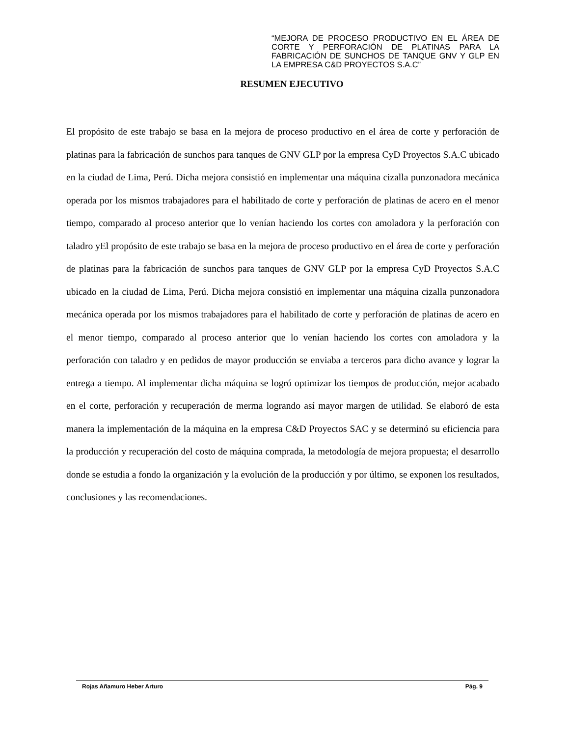“MEJORA DE PROCESO PRODUCTIVO EN EL ÁREA DE CORTE Y PERFORACIÓN DE PLATINAS PARA LA FABRICACIÓN DE SUNCHOS DE TANQUE GNV Y GLP EN LA EMPRESA C&D PROYECTOS S.A.C”
RESUMEN EJECUTIVO
El propósito de este trabajo se basa en la mejora de proceso productivo en el área de corte y perforación de platinas para la fabricación de sunchos para tanques de GNV GLP por la empresa CyD Proyectos S.A.C ubicado en la ciudad de Lima, Perú. Dicha mejora consistió en implementar una máquina cizalla punzonadora mecánica operada por los mismos trabajadores para el habilitado de corte y perforación de platinas de acero en el menor tiempo, comparado al proceso anterior que lo venían haciendo los cortes con amoladora y la perforación con taladro yEl propósito de este trabajo se basa en la mejora de proceso productivo en el área de corte y perforación de platinas para la fabricación de sunchos para tanques de GNV GLP por la empresa CyD Proyectos S.A.C ubicado en la ciudad de Lima, Perú. Dicha mejora consistió en implementar una máquina cizalla punzonadora mecánica operada por los mismos trabajadores para el habilitado de corte y perforación de platinas de acero en el menor tiempo, comparado al proceso anterior que lo venían haciendo los cortes con amoladora y la perforación con taladro y en pedidos de mayor producción se enviaba a terceros para dicho avance y lograr la entrega a tiempo. Al implementar dicha máquina se logró optimizar los tiempos de producción, mejor acabado en el corte, perforación y recuperación de merma logrando así mayor margen de utilidad. Se elaboró de esta manera la implementación de la máquina en la empresa C&D Proyectos SAC y se determinó su eficiencia para la producción y recuperación del costo de máquina comprada, la metodología de mejora propuesta; el desarrollo donde se estudia a fondo la organización y la evolución de la producción y por último, se exponen los resultados, conclusiones y las recomendaciones.
Rojas Añamuro Heber Arturo Pág. 9